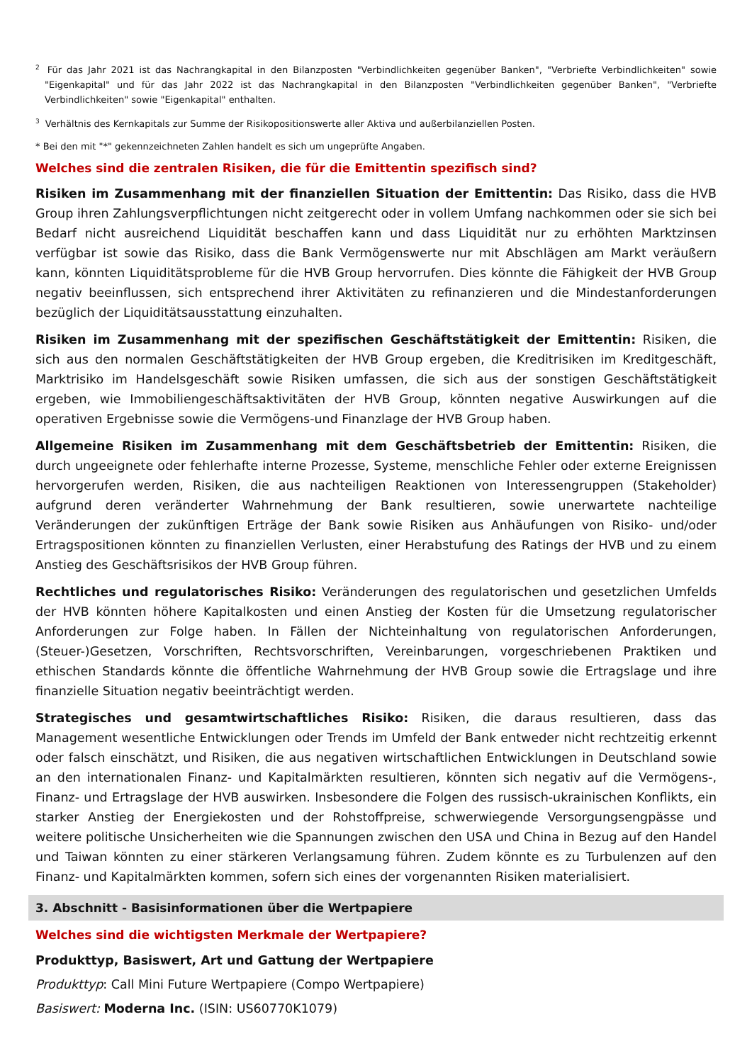<sup>2</sup> Für das Jahr 2021 ist das Nachrangkapital in den Bilanzposten "Verbindlichkeiten gegenüber Banken", "Verbriefte Verbindlichkeiten" sowie "Eigenkapital" und für das Jahr 2022 ist das Nachrangkapital in den Bilanzposten "Verbindlichkeiten gegenüber Banken", "Verbriefte Verbindlichkeiten" sowie "Eigenkapital" enthalten.
<sup>3</sup> Verhältnis des Kernkapitals zur Summe der Risikopositionswerte aller Aktiva und außerbilanziellen Posten.
* Bei den mit "*" gekennzeichneten Zahlen handelt es sich um ungeprüfte Angaben.
Welches sind die zentralen Risiken, die für die Emittentin spezifisch sind?
Risiken im Zusammenhang mit der finanziellen Situation der Emittentin: Das Risiko, dass die HVB Group ihren Zahlungsverpflichtungen nicht zeitgerecht oder in vollem Umfang nachkommen oder sie sich bei Bedarf nicht ausreichend Liquidität beschaffen kann und dass Liquidität nur zu erhöhten Marktzinsen verfügbar ist sowie das Risiko, dass die Bank Vermögenswerte nur mit Abschlägen am Markt veräußern kann, könnten Liquiditätsprobleme für die HVB Group hervorrufen. Dies könnte die Fähigkeit der HVB Group negativ beeinflussen, sich entsprechend ihrer Aktivitäten zu refinanzieren und die Mindestanforderungen bezüglich der Liquiditätsausstattung einzuhalten.
Risiken im Zusammenhang mit der spezifischen Geschäftstätigkeit der Emittentin: Risiken, die sich aus den normalen Geschäftstätigkeiten der HVB Group ergeben, die Kreditrisiken im Kreditgeschäft, Marktrisiko im Handelsgeschäft sowie Risiken umfassen, die sich aus der sonstigen Geschäftstätigkeit ergeben, wie Immobiliengeschäftsaktivitäten der HVB Group, könnten negative Auswirkungen auf die operativen Ergebnisse sowie die Vermögens-und Finanzlage der HVB Group haben.
Allgemeine Risiken im Zusammenhang mit dem Geschäftsbetrieb der Emittentin: Risiken, die durch ungeeignete oder fehlerhafte interne Prozesse, Systeme, menschliche Fehler oder externe Ereignissen hervorgerufen werden, Risiken, die aus nachteiligen Reaktionen von Interessengruppen (Stakeholder) aufgrund deren veränderter Wahrnehmung der Bank resultieren, sowie unerwartete nachteilige Veränderungen der zukünftigen Erträge der Bank sowie Risiken aus Anhäufungen von Risiko- und/oder Ertragspositionen könnten zu finanziellen Verlusten, einer Herabstufung des Ratings der HVB und zu einem Anstieg des Geschäftsrisikos der HVB Group führen.
Rechtliches und regulatorisches Risiko: Veränderungen des regulatorischen und gesetzlichen Umfelds der HVB könnten höhere Kapitalkosten und einen Anstieg der Kosten für die Umsetzung regulatorischer Anforderungen zur Folge haben. In Fällen der Nichteinhaltung von regulatorischen Anforderungen, (Steuer-)Gesetzen, Vorschriften, Rechtsvorschriften, Vereinbarungen, vorgeschriebenen Praktiken und ethischen Standards könnte die öffentliche Wahrnehmung der HVB Group sowie die Ertragslage und ihre finanzielle Situation negativ beeinträchtigt werden.
Strategisches und gesamtwirtschaftliches Risiko: Risiken, die daraus resultieren, dass das Management wesentliche Entwicklungen oder Trends im Umfeld der Bank entweder nicht rechtzeitig erkennt oder falsch einschätzt, und Risiken, die aus negativen wirtschaftlichen Entwicklungen in Deutschland sowie an den internationalen Finanz- und Kapitalmärkten resultieren, könnten sich negativ auf die Vermögens-, Finanz- und Ertragslage der HVB auswirken. Insbesondere die Folgen des russisch-ukrainischen Konflikts, ein starker Anstieg der Energiekosten und der Rohstoffpreise, schwerwiegende Versorgungsengpässe und weitere politische Unsicherheiten wie die Spannungen zwischen den USA und China in Bezug auf den Handel und Taiwan könnten zu einer stärkeren Verlangsamung führen. Zudem könnte es zu Turbulenzen auf den Finanz- und Kapitalmärkten kommen, sofern sich eines der vorgenannten Risiken materialisiert.
3. Abschnitt - Basisinformationen über die Wertpapiere
Welches sind die wichtigsten Merkmale der Wertpapiere?
Produkttyp, Basiswert, Art und Gattung der Wertpapiere
Produkttyp: Call Mini Future Wertpapiere (Compo Wertpapiere)
Basiswert: Moderna Inc. (ISIN: US60770K1079)